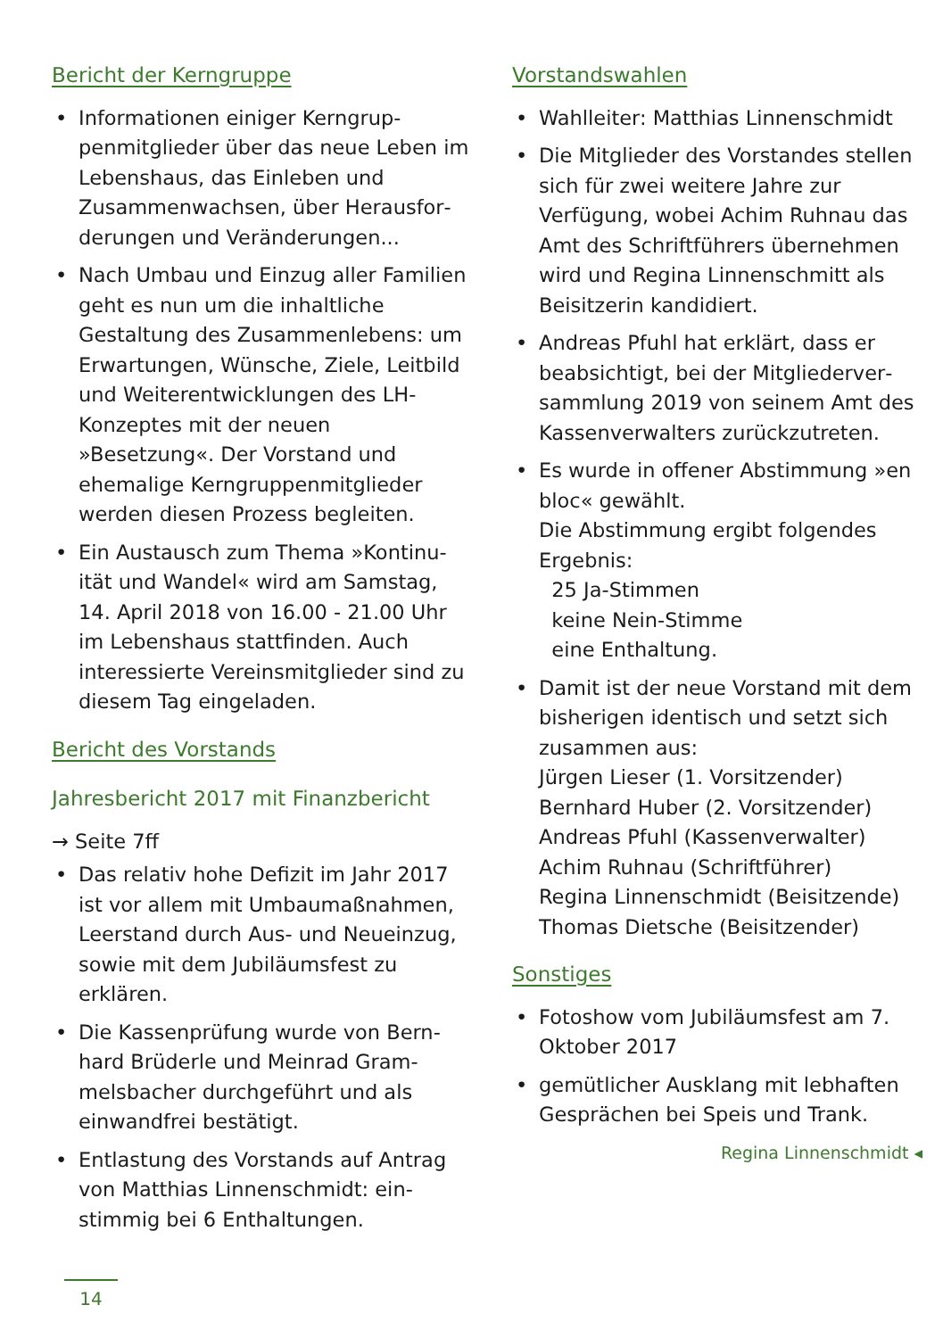Bericht der Kerngruppe
• Informationen einiger Kerngrup­penmitglieder über das neue Leben im Lebenshaus, das Einleben und Zusammenwachsen, über Herausfor­derungen und Veränderungen...
• Nach Umbau und Einzug aller Fami­lien geht es nun um die inhaltliche Gestaltung des Zusammenlebens: um Erwartungen, Wünsche, Ziele, Leitbild und Weiterentwicklungen des LH-Konzeptes mit der neuen »Besetzung«. Der Vorstand und ehemalige Kerngruppenmitglieder werden diesen Prozess begleiten.
• Ein Austausch zum Thema »Kontinu­ität und Wandel« wird am Samstag, 14. April 2018 von 16.00 - 21.00 Uhr im Lebenshaus stattfinden. Auch interessierte Vereinsmitglieder sind zu diesem Tag eingeladen.
Bericht des Vorstands
Jahresbericht 2017 mit Finanzbericht
→ Seite 7ff
• Das relativ hohe Defizit im Jahr 2017 ist vor allem mit Umbaumaßnah­men, Leerstand durch Aus- und Neu­einzug, sowie mit dem Jubiläumsfest zu erklären.
• Die Kassenprüfung wurde von Bern­hard Brüderle und Meinrad Gram­melsbacher durchgeführt und als einwandfrei bestätigt.
• Entlastung des Vorstands auf Antrag von Matthias Linnenschmidt: ein­stimmig bei 6 Enthaltungen.
Vorstandswahlen
• Wahlleiter: Matthias Linnenschmidt
• Die Mitglieder des Vorstandes stel­len sich für zwei weitere Jahre zur Verfügung, wobei Achim Ruhnau das Amt des Schriftführers übernehmen wird und Regina Linnenschmitt als Beisitzerin kandidiert.
• Andreas Pfuhl hat erklärt, dass er beabsichtigt, bei der Mitgliederver­sammlung 2019 von seinem Amt des Kassenverwalters zurückzutreten.
• Es wurde in offener Abstimmung »en bloc« gewählt.
Die Abstimmung ergibt folgendes Ergebnis:
25 Ja-Stimmen
keine Nein-Stimme
eine Enthaltung.
• Damit ist der neue Vorstand mit dem bisherigen identisch und setzt sich zusammen aus:
Jürgen Lieser (1. Vorsitzender)
Bernhard Huber (2. Vorsitzender)
Andreas Pfuhl (Kassenverwalter)
Achim Ruhnau (Schriftführer)
Regina Linnenschmidt (Beisitzende)
Thomas Dietsche (Beisitzender)
Sonstiges
• Fotoshow vom Jubiläumsfest am 7. Oktober 2017
• gemütlicher Ausklang mit lebhaften Gesprächen bei Speis und Trank.
Regina Linnenschmidt ◂
14